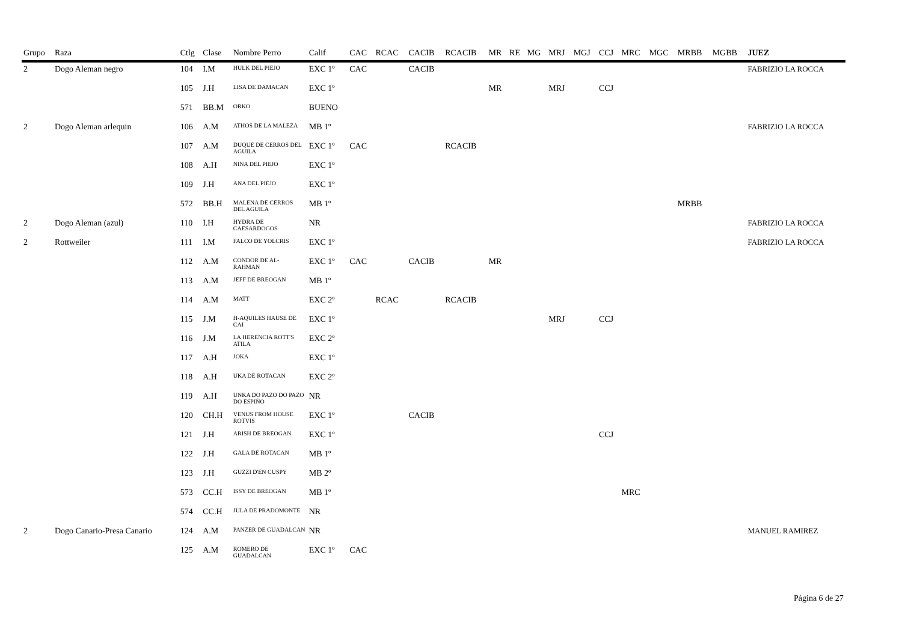| Grupo | Raza | Ctlg | Clase | Nombre Perro | Calif | CAC | RCAC | CACIB | RCACIB | MR | RE | MG | MRJ | MGJ | CCJ | MRC | MGC | MRBB | MGBB | JUEZ |
| --- | --- | --- | --- | --- | --- | --- | --- | --- | --- | --- | --- | --- | --- | --- | --- | --- | --- | --- | --- | --- |
| 2 | Dogo Aleman negro | 104 | I.M | HULK DEL PIEJO | EXC 1º | CAC | | CACIB | | | | | | | | | | | | FABRIZIO LA ROCCA |
| | | 105 | J.H | LISA DE DAMACAN | EXC 1º | | | | | MR | | | MRJ | | CCJ | | | | | |
| | | 571 | BB.M | ORKO | BUENO | | | | | | | | | | | | | | | |
| 2 | Dogo Aleman arlequin | 106 | A.M | ATHOS DE LA MALEZA | MB 1º | | | | | | | | | | | | | | | FABRIZIO LA ROCCA |
| | | 107 | A.M | DUQUE DE CERROS DEL AGUILA | EXC 1º | CAC | | | RCACIB | | | | | | | | | | | |
| | | 108 | A.H | NINA DEL PIEJO | EXC 1º | | | | | | | | | | | | | | | |
| | | 109 | J.H | ANA DEL PIEJO | EXC 1º | | | | | | | | | | | | | | | |
| | | 572 | BB.H | MALENA DE CERROS DEL AGUILA | MB 1º | | | | | | | | | | | | | MRBB | | |
| 2 | Dogo Aleman (azul) | 110 | I.H | HYDRA DE CAESARDOGOS | NR | | | | | | | | | | | | | | | FABRIZIO LA ROCCA |
| 2 | Rottweiler | 111 | I.M | FALCO DE YOLCRIS | EXC 1º | | | | | | | | | | | | | | | FABRIZIO LA ROCCA |
| | | 112 | A.M | CONDOR DE AL-RAHMAN | EXC 1º | CAC | | CACIB | | MR | | | | | | | | | | |
| | | 113 | A.M | JEFF DE BREOGAN | MB 1º | | | | | | | | | | | | | | | |
| | | 114 | A.M | MATT | EXC 2º | | RCAC | | RCACIB | | | | | | | | | | | |
| | | 115 | J.M | H-AQUILES HAUSE DE CAI | EXC 1º | | | | | | | | MRJ | | CCJ | | | | | |
| | | 116 | J.M | LA HERENCIA ROTT'S ATILA | EXC 2º | | | | | | | | | | | | | | | |
| | | 117 | A.H | JOKA | EXC 1º | | | | | | | | | | | | | | | |
| | | 118 | A.H | UKA DE ROTACAN | EXC 2º | | | | | | | | | | | | | | | |
| | | 119 | A.H | UNKA DO PAZO DO PAZO DO ESPIÑO | NR | | | | | | | | | | | | | | | |
| | | 120 | CH.H | VENUS FROM HOUSE ROTVIS | EXC 1º | | | CACIB | | | | | | | | | | | | |
| | | 121 | J.H | ARISH DE BREOGAN | EXC 1º | | | | | | | | | | CCJ | | | | | |
| | | 122 | J.H | GALA DE ROTACAN | MB 1º | | | | | | | | | | | | | | | |
| | | 123 | J.H | GUZZI D'EN CUSPY | MB 2º | | | | | | | | | | | | | | | |
| | | 573 | CC.H | ISSY DE BREOGAN | MB 1º | | | | | | | | | | | MRC | | | | |
| | | 574 | CC.H | JULA DE PRADOMONTE | NR | | | | | | | | | | | | | | | |
| 2 | Dogo Canario-Presa Canario | 124 | A.M | PANZER DE GUADALCAN | NR | | | | | | | | | | | | | | | MANUEL RAMIREZ |
| | | 125 | A.M | ROMERO DE GUADALCAN | EXC 1º | CAC | | | | | | | | | | | | | | |
Página 6 de 27